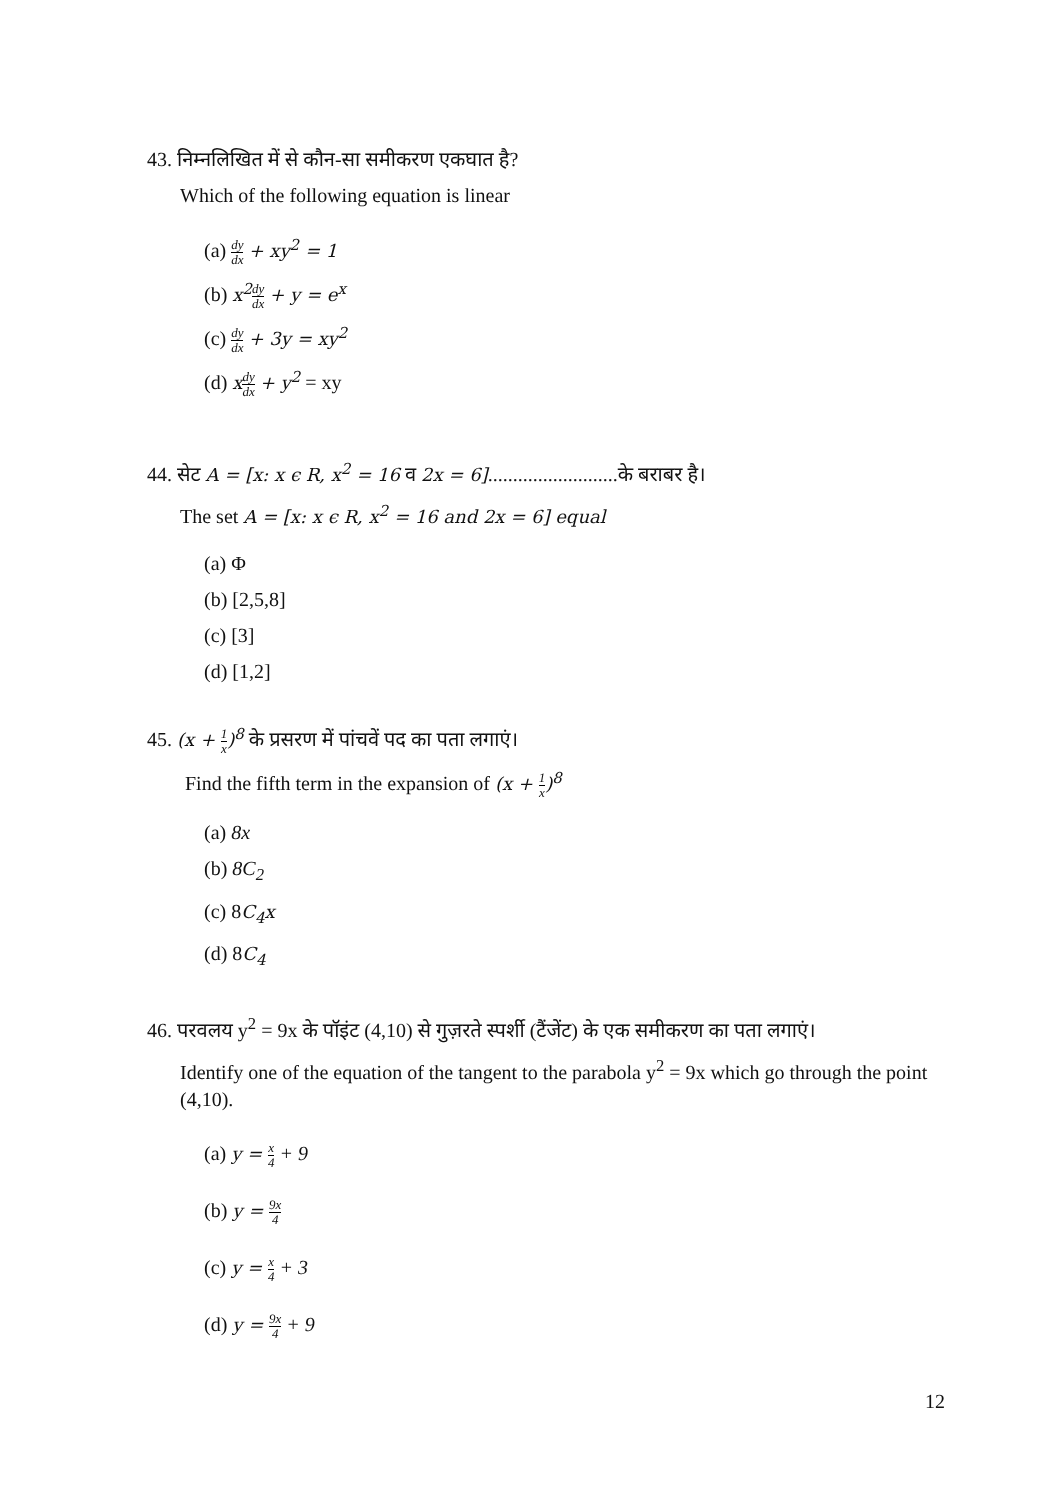43. निम्नलिखित में से कौन-सा समीकरण एकघात है?
Which of the following equation is linear
(a) dy dx + xy<sup>2</sup> = 1
(b) x<sup>2</sup> dy dx + y = e<sup>x</sup>
(c) dy dx + 3y = xy<sup>2</sup>
(d) xdy dx + y<sup>2</sup> = xy
44. सेट A = [x: x ϵ R, x<sup>2</sup> = 16 व 2x = 6]..........................के बराबर है।
The set A = [x: x ϵ R, x<sup>2</sup> = 16 and 2x = 6] equal
(a) Φ
(b) [2,5,8]
(c) [3]
(d) [1,2]
45. (x + 1 x)<sup>8</sup> के प्रसरण में पांचवें पद का पता लगाएं।
Find the fifth term in the expansion of (x + 1 x)<sup>8</sup>
(a) 8x
(b) 8C<sub>2</sub>
(c) 8C<sub>4</sub>x
(d) 8C<sub>4</sub>
46. परवलय y<sup>2</sup> = 9x के पॉइंट (4,10) से गुज़रते स्पर्शी (टैंजेंट) के एक समीकरण का पता लगाएं।
Identify one of the equation of the tangent to the parabola y<sup>2</sup> = 9x which go through the point (4,10).
(a) y = x 4 + 9
(b) y = 9x 4
(c) y = x 4 + 3
(d) y = 9x 4 + 9
12